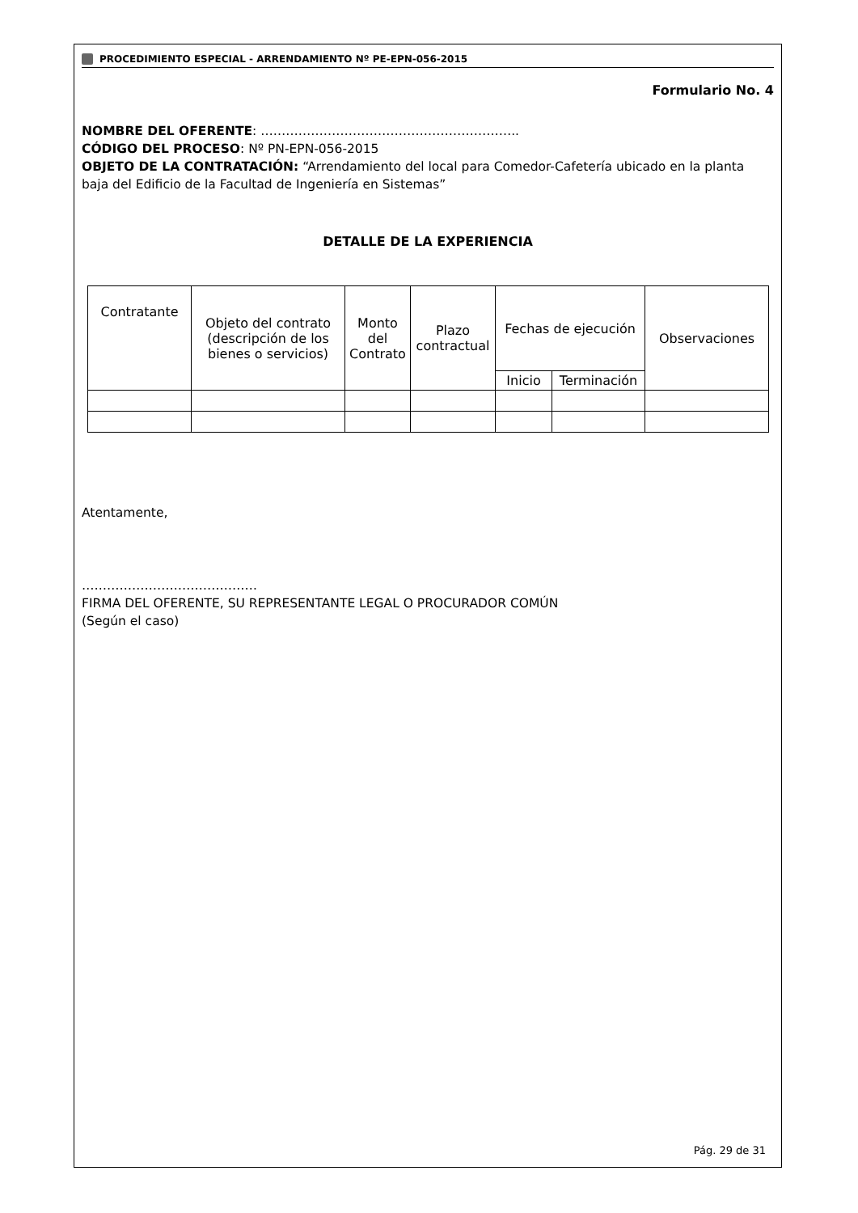PROCEDIMIENTO ESPECIAL - ARRENDAMIENTO Nº PE-EPN-056-2015
Formulario No. 4
NOMBRE DEL OFERENTE: ……………………………………………………..
CÓDIGO DEL PROCESO: Nº PN-EPN-056-2015
OBJETO DE LA CONTRATACIÓN: “Arrendamiento del local para Comedor-Cafetería ubicado en la planta baja del Edificio de la Facultad de Ingeniería en Sistemas”
DETALLE DE LA EXPERIENCIA
| Contratante | Objeto del contrato (descripción de los bienes o servicios) | Monto del Contrato | Plazo contractual | Fechas de ejecución | | Observaciones |
| --- | --- | --- | --- | --- | --- | --- |
| | | | | Inicio | Terminación | |
Atentamente,
……………………………………
FIRMA DEL OFERENTE, SU REPRESENTANTE LEGAL O PROCURADOR COMÚN
(Según el caso)
Pág. 29 de 31